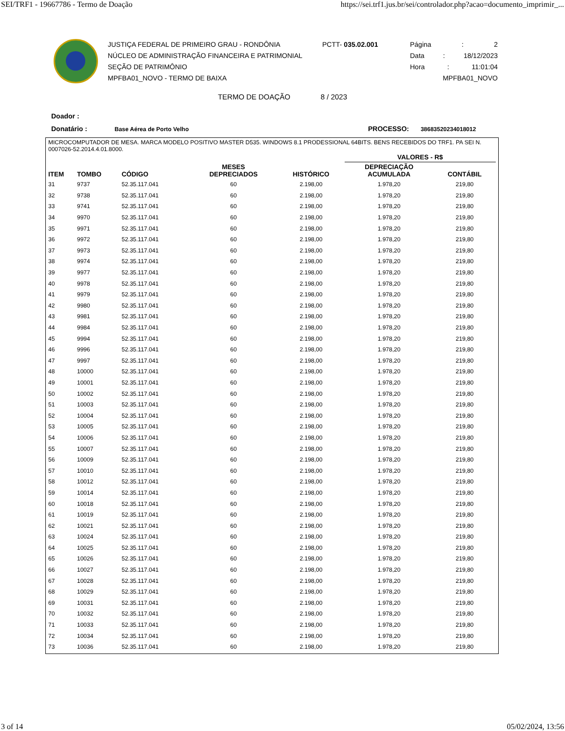SEI/TRF1 - 19667786 - Termo de Doação https://sei.trf1.jus.br/sei/controlador.php?acao=documento_imprimir_...
JUSTIÇA FEDERAL DE PRIMEIRO GRAU - RONDÔNIA
NÚCLEO DE ADMINISTRAÇÃO FINANCEIRA E PATRIMONIAL
SEÇÃO DE PATRIMÔNIO
MPFBA01_NOVO - TERMO DE BAIXA
PCTT- 035.02.001 Página: 2
Data: 18/12/2023
Hora: 11:01:04
MPFBA01_NOVO
TERMO DE DOAÇÃO 8 / 2023
Doador :
Donatário : Base Aérea de Porto Velho PROCESSO: 38683520234018012
MICROCOMPUTADOR DE MESA. MARCA MODELO POSITIVO MASTER D535. WINDOWS 8.1 PRODESSIONAL 64BITS. BENS RECEBIDOS DO TRF1. PA SEI N. 0007026-52.2014.4.01.8000.
| | | | | | VALORES - R$ | |
| --- | --- | --- | --- | --- | --- | --- |
| ITEM | TOMBO | CÓDIGO | MESES DEPRECIADOS | HISTÓRICO | DEPRECIAÇÃO ACUMULADA | CONTÁBIL |
| 31 | 9737 | 52.35.117.041 | 60 | 2.198,00 | 1.978,20 | 219,80 |
| 32 | 9738 | 52.35.117.041 | 60 | 2.198,00 | 1.978,20 | 219,80 |
| 33 | 9741 | 52.35.117.041 | 60 | 2.198,00 | 1.978,20 | 219,80 |
| 34 | 9970 | 52.35.117.041 | 60 | 2.198,00 | 1.978,20 | 219,80 |
| 35 | 9971 | 52.35.117.041 | 60 | 2.198,00 | 1.978,20 | 219,80 |
| 36 | 9972 | 52.35.117.041 | 60 | 2.198,00 | 1.978,20 | 219,80 |
| 37 | 9973 | 52.35.117.041 | 60 | 2.198,00 | 1.978,20 | 219,80 |
| 38 | 9974 | 52.35.117.041 | 60 | 2.198,00 | 1.978,20 | 219,80 |
| 39 | 9977 | 52.35.117.041 | 60 | 2.198,00 | 1.978,20 | 219,80 |
| 40 | 9978 | 52.35.117.041 | 60 | 2.198,00 | 1.978,20 | 219,80 |
| 41 | 9979 | 52.35.117.041 | 60 | 2.198,00 | 1.978,20 | 219,80 |
| 42 | 9980 | 52.35.117.041 | 60 | 2.198,00 | 1.978,20 | 219,80 |
| 43 | 9981 | 52.35.117.041 | 60 | 2.198,00 | 1.978,20 | 219,80 |
| 44 | 9984 | 52.35.117.041 | 60 | 2.198,00 | 1.978,20 | 219,80 |
| 45 | 9994 | 52.35.117.041 | 60 | 2.198,00 | 1.978,20 | 219,80 |
| 46 | 9996 | 52.35.117.041 | 60 | 2.198,00 | 1.978,20 | 219,80 |
| 47 | 9997 | 52.35.117.041 | 60 | 2.198,00 | 1.978,20 | 219,80 |
| 48 | 10000 | 52.35.117.041 | 60 | 2.198,00 | 1.978,20 | 219,80 |
| 49 | 10001 | 52.35.117.041 | 60 | 2.198,00 | 1.978,20 | 219,80 |
| 50 | 10002 | 52.35.117.041 | 60 | 2.198,00 | 1.978,20 | 219,80 |
| 51 | 10003 | 52.35.117.041 | 60 | 2.198,00 | 1.978,20 | 219,80 |
| 52 | 10004 | 52.35.117.041 | 60 | 2.198,00 | 1.978,20 | 219,80 |
| 53 | 10005 | 52.35.117.041 | 60 | 2.198,00 | 1.978,20 | 219,80 |
| 54 | 10006 | 52.35.117.041 | 60 | 2.198,00 | 1.978,20 | 219,80 |
| 55 | 10007 | 52.35.117.041 | 60 | 2.198,00 | 1.978,20 | 219,80 |
| 56 | 10009 | 52.35.117.041 | 60 | 2.198,00 | 1.978,20 | 219,80 |
| 57 | 10010 | 52.35.117.041 | 60 | 2.198,00 | 1.978,20 | 219,80 |
| 58 | 10012 | 52.35.117.041 | 60 | 2.198,00 | 1.978,20 | 219,80 |
| 59 | 10014 | 52.35.117.041 | 60 | 2.198,00 | 1.978,20 | 219,80 |
| 60 | 10018 | 52.35.117.041 | 60 | 2.198,00 | 1.978,20 | 219,80 |
| 61 | 10019 | 52.35.117.041 | 60 | 2.198,00 | 1.978,20 | 219,80 |
| 62 | 10021 | 52.35.117.041 | 60 | 2.198,00 | 1.978,20 | 219,80 |
| 63 | 10024 | 52.35.117.041 | 60 | 2.198,00 | 1.978,20 | 219,80 |
| 64 | 10025 | 52.35.117.041 | 60 | 2.198,00 | 1.978,20 | 219,80 |
| 65 | 10026 | 52.35.117.041 | 60 | 2.198,00 | 1.978,20 | 219,80 |
| 66 | 10027 | 52.35.117.041 | 60 | 2.198,00 | 1.978,20 | 219,80 |
| 67 | 10028 | 52.35.117.041 | 60 | 2.198,00 | 1.978,20 | 219,80 |
| 68 | 10029 | 52.35.117.041 | 60 | 2.198,00 | 1.978,20 | 219,80 |
| 69 | 10031 | 52.35.117.041 | 60 | 2.198,00 | 1.978,20 | 219,80 |
| 70 | 10032 | 52.35.117.041 | 60 | 2.198,00 | 1.978,20 | 219,80 |
| 71 | 10033 | 52.35.117.041 | 60 | 2.198,00 | 1.978,20 | 219,80 |
| 72 | 10034 | 52.35.117.041 | 60 | 2.198,00 | 1.978,20 | 219,80 |
| 73 | 10036 | 52.35.117.041 | 60 | 2.198,00 | 1.978,20 | 219,80 |
3 of 14 05/02/2024, 13:56